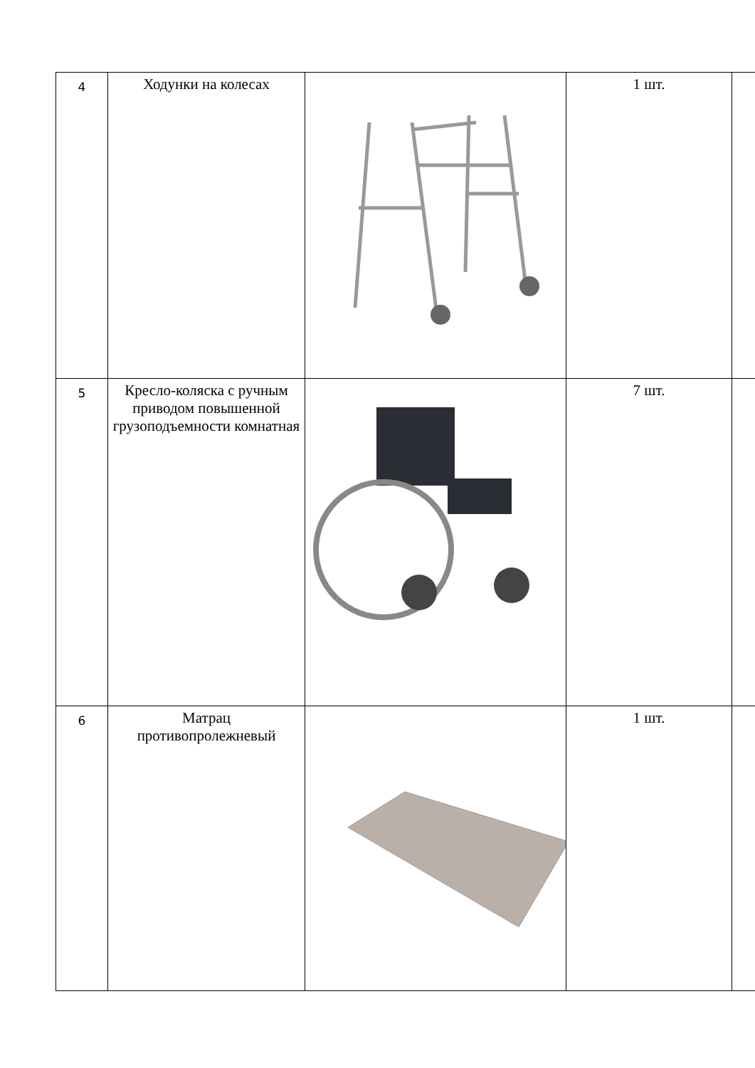| 4 | Ходунки на колесах | | 1 шт. | |
| 5 | Кресло-коляска с ручным приводом повышенной грузоподъемности комнатная | | 7 шт. | |
| 6 | Матрац противопролежневый | | 1 шт. | |